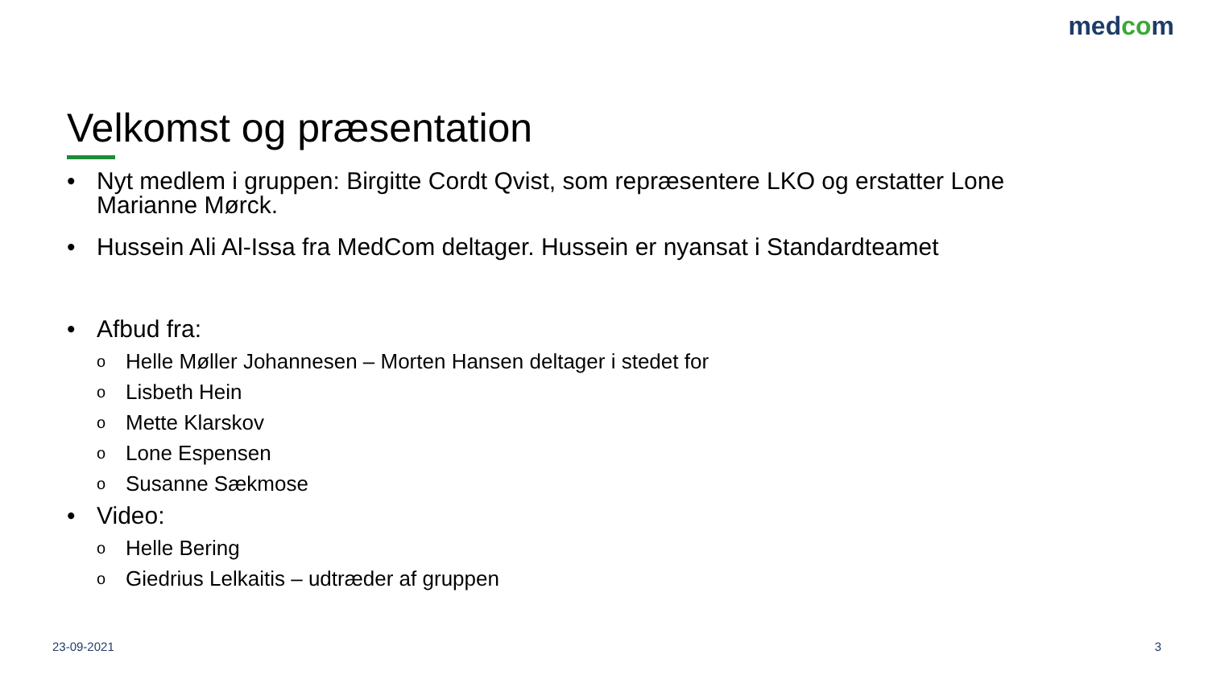medcom
Velkomst og præsentation
• Nyt medlem i gruppen: Birgitte Cordt Qvist, som repræsentere LKO og erstatter Lone Marianne Mørck.
• Hussein Ali Al-Issa fra MedCom deltager. Hussein er nyansat i Standardteamet
• Afbud fra:
o Helle Møller Johannesen – Morten Hansen deltager i stedet for
o Lisbeth Hein
o Mette Klarskov
o Lone Espensen
o Susanne Sækmose
• Video:
o Helle Bering
o Giedrius Lelkaitis – udtræder af gruppen
23-09-2021 3